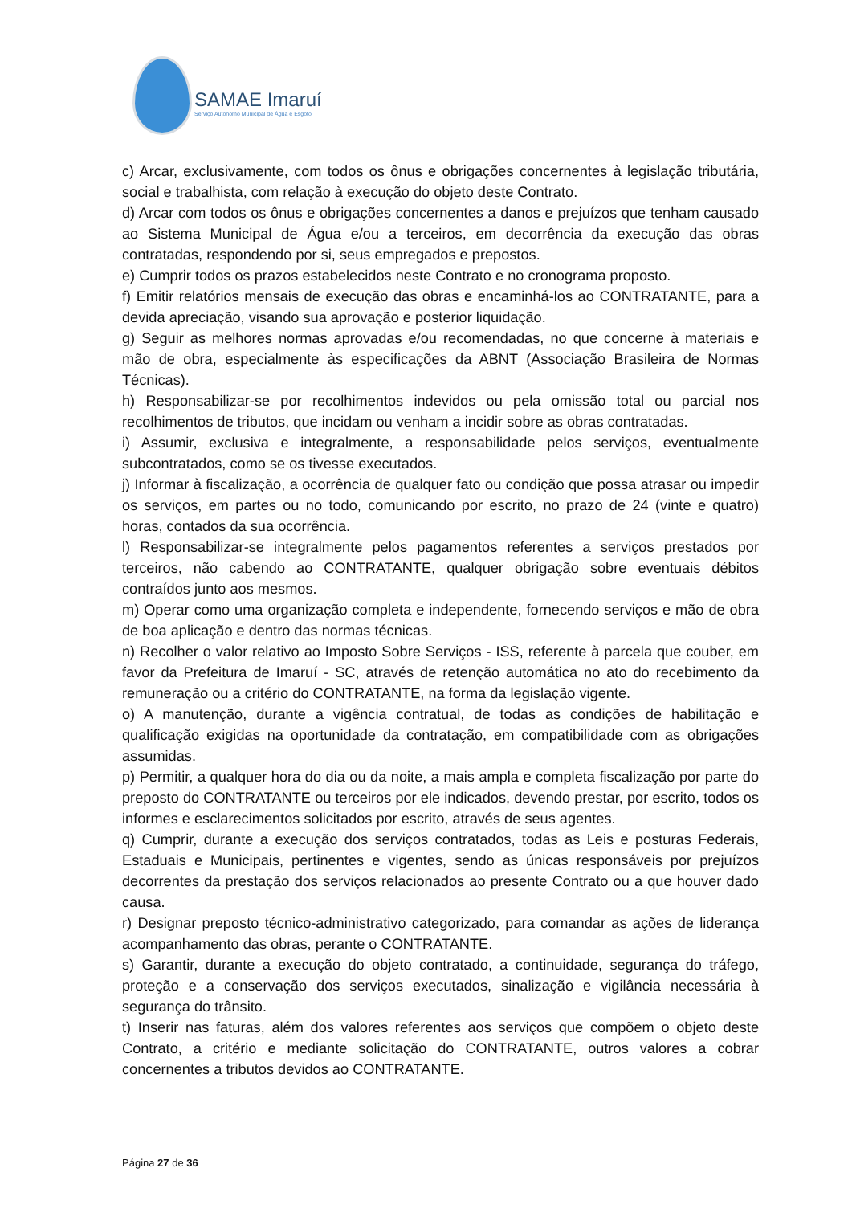SAMAE Imaruí
Serviço Autônomo Municipal de Água e Esgoto
c) Arcar, exclusivamente, com todos os ônus e obrigações concernentes à legislação tributária, social e trabalhista, com relação à execução do objeto deste Contrato.
d) Arcar com todos os ônus e obrigações concernentes a danos e prejuízos que tenham causado ao Sistema Municipal de Água e/ou a terceiros, em decorrência da execução das obras contratadas, respondendo por si, seus empregados e prepostos.
e) Cumprir todos os prazos estabelecidos neste Contrato e no cronograma proposto.
f) Emitir relatórios mensais de execução das obras e encaminhá-los ao CONTRATANTE, para a devida apreciação, visando sua aprovação e posterior liquidação.
g) Seguir as melhores normas aprovadas e/ou recomendadas, no que concerne à materiais e mão de obra, especialmente às especificações da ABNT (Associação Brasileira de Normas Técnicas).
h) Responsabilizar-se por recolhimentos indevidos ou pela omissão total ou parcial nos recolhimentos de tributos, que incidam ou venham a incidir sobre as obras contratadas.
i) Assumir, exclusiva e integralmente, a responsabilidade pelos serviços, eventualmente subcontratados, como se os tivesse executados.
j) Informar à fiscalização, a ocorrência de qualquer fato ou condição que possa atrasar ou impedir os serviços, em partes ou no todo, comunicando por escrito, no prazo de 24 (vinte e quatro) horas, contados da sua ocorrência.
l) Responsabilizar-se integralmente pelos pagamentos referentes a serviços prestados por terceiros, não cabendo ao CONTRATANTE, qualquer obrigação sobre eventuais débitos contraídos junto aos mesmos.
m) Operar como uma organização completa e independente, fornecendo serviços e mão de obra de boa aplicação e dentro das normas técnicas.
n) Recolher o valor relativo ao Imposto Sobre Serviços - ISS, referente à parcela que couber, em favor da Prefeitura de Imaruí - SC, através de retenção automática no ato do recebimento da remuneração ou a critério do CONTRATANTE, na forma da legislação vigente.
o) A manutenção, durante a vigência contratual, de todas as condições de habilitação e qualificação exigidas na oportunidade da contratação, em compatibilidade com as obrigações assumidas.
p) Permitir, a qualquer hora do dia ou da noite, a mais ampla e completa fiscalização por parte do preposto do CONTRATANTE ou terceiros por ele indicados, devendo prestar, por escrito, todos os informes e esclarecimentos solicitados por escrito, através de seus agentes.
q) Cumprir, durante a execução dos serviços contratados, todas as Leis e posturas Federais, Estaduais e Municipais, pertinentes e vigentes, sendo as únicas responsáveis por prejuízos decorrentes da prestação dos serviços relacionados ao presente Contrato ou a que houver dado causa.
r) Designar preposto técnico-administrativo categorizado, para comandar as ações de liderança acompanhamento das obras, perante o CONTRATANTE.
s) Garantir, durante a execução do objeto contratado, a continuidade, segurança do tráfego, proteção e a conservação dos serviços executados, sinalização e vigilância necessária à segurança do trânsito.
t) Inserir nas faturas, além dos valores referentes aos serviços que compõem o objeto deste Contrato, a critério e mediante solicitação do CONTRATANTE, outros valores a cobrar concernentes a tributos devidos ao CONTRATANTE.
Página 27 de 36